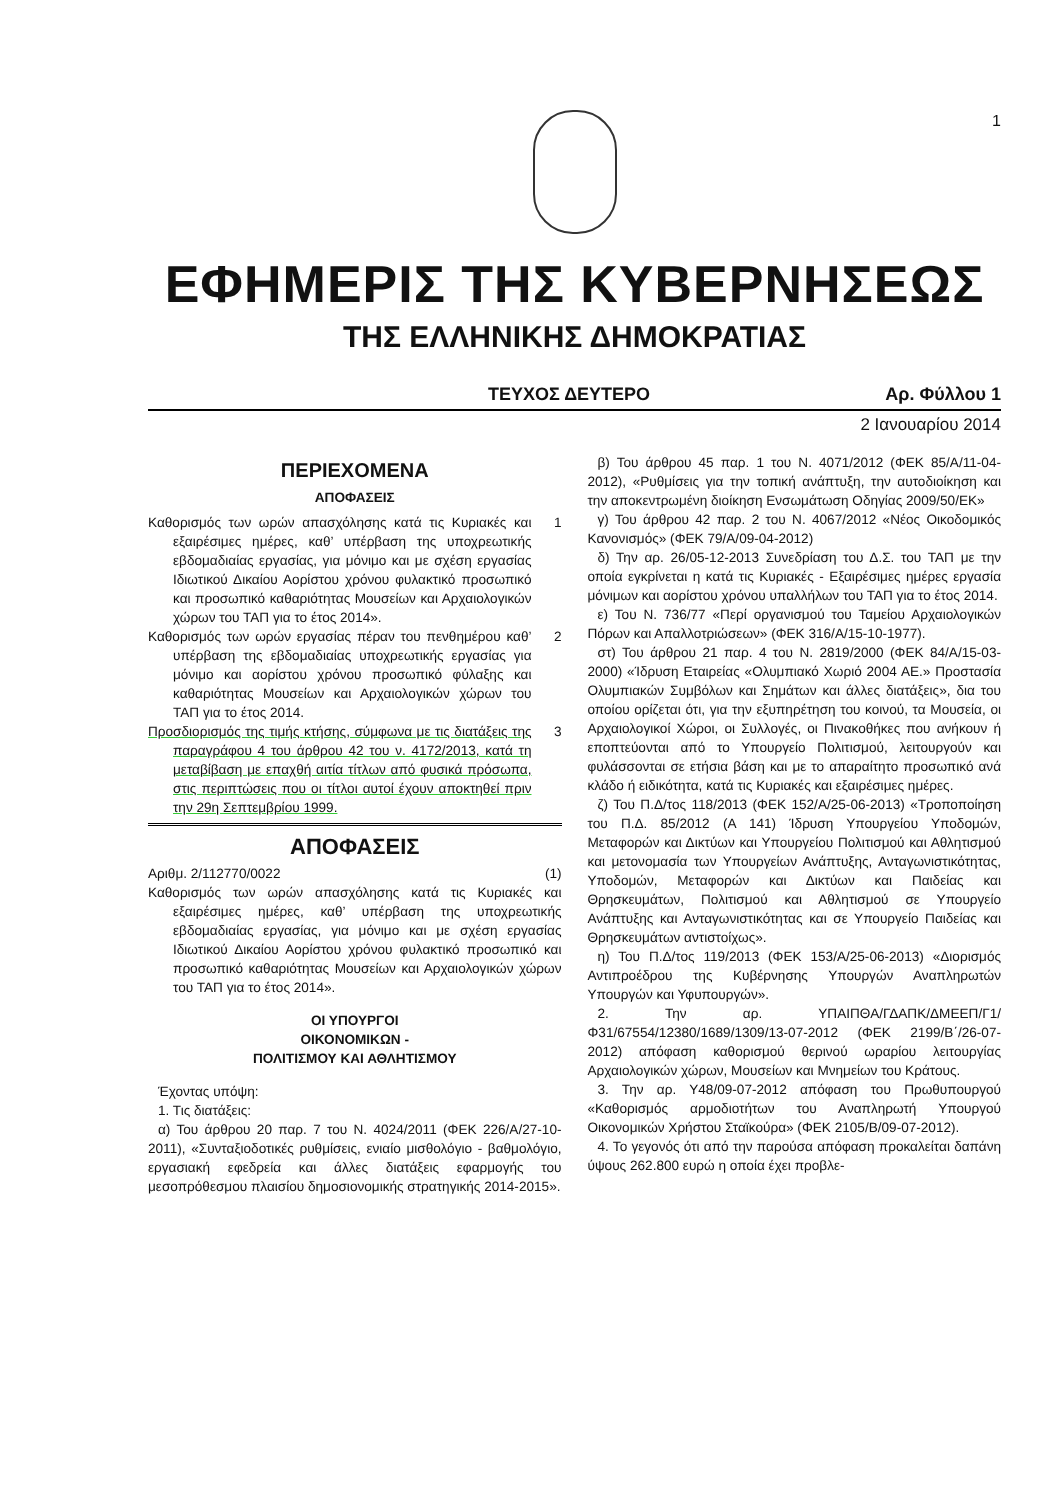1
ΕΦΗΜΕΡΙΣ ΤΗΣ ΚΥΒΕΡΝΗΣΕΩΣ
ΤΗΣ ΕΛΛΗΝΙΚΗΣ ΔΗΜΟΚΡΑΤΙΑΣ
ΤΕΥΧΟΣ ΔΕΥΤΕΡΟ Αρ. Φύλλου 1
2 Ιανουαρίου 2014
ΠΕΡΙΕΧΟΜΕΝΑ
ΑΠΟΦΑΣΕΙΣ
Καθορισμός των ωρών απασχόλησης κατά τις Κυριακές και εξαιρέσιμες ημέρες, καθ’ υπέρβαση της υποχρεωτικής εβδομαδιαίας εργασίας, για μόνιμο και με σχέση εργασίας Ιδιωτικού Δικαίου Αορίστου χρόνου φυλακτικό προσωπικό και προσωπικό καθαριότητας Μουσείων και Αρχαιολογικών χώρων του ΤΑΠ για το έτος 2014». 1
Καθορισμός των ωρών εργασίας πέραν του πενθημέρου καθ’ υπέρβαση της εβδομαδιαίας υποχρεωτικής εργασίας για μόνιμο και αορίστου χρόνου προσωπικό φύλαξης και καθαριότητας Μουσείων και Αρχαιολογικών χώρων του ΤΑΠ για το έτος 2014. 2
Προσδιορισμός της τιμής κτήσης, σύμφωνα με τις διατάξεις της παραγράφου 4 του άρθρου 42 του ν. 4172/2013, κατά τη μεταβίβαση με επαχθή αιτία τίτλων από φυσικά πρόσωπα, στις περιπτώσεις που οι τίτλοι αυτοί έχουν αποκτηθεί πριν την 29η Σεπτεμβρίου 1999. 3
ΑΠΟΦΑΣΕΙΣ
Αριθμ. 2/112770/0022 (1)
Καθορισμός των ωρών απασχόλησης κατά τις Κυριακές και εξαιρέσιμες ημέρες, καθ’ υπέρβαση της υποχρεωτικής εβδομαδιαίας εργασίας, για μόνιμο και με σχέση εργασίας Ιδιωτικού Δικαίου Αορίστου χρόνου φυλακτικό προσωπικό και προσωπικό καθαριότητας Μουσείων και Αρχαιολογικών χώρων του ΤΑΠ για το έτος 2014».
ΟΙ ΥΠΟΥΡΓΟΙ
ΟΙΚΟΝΟΜΙΚΩΝ -
ΠΟΛΙΤΙΣΜΟΥ ΚΑΙ ΑΘΛΗΤΙΣΜΟΥ
Έχοντας υπόψη:
1. Τις διατάξεις:
α) Του άρθρου 20 παρ. 7 του Ν. 4024/2011 (ΦΕΚ 226/Α/27-10-2011), «Συνταξιοδοτικές ρυθμίσεις, ενιαίο μισθολόγιο - βαθμολόγιο, εργασιακή εφεδρεία και άλλες διατάξεις εφαρμογής του μεσοπρόθεσμου πλαισίου δημοσιονομικής στρατηγικής 2014-2015».
β) Του άρθρου 45 παρ. 1 του Ν. 4071/2012 (ΦΕΚ 85/Α/11-04-2012), «Ρυθμίσεις για την τοπική ανάπτυξη, την αυτοδιοίκηση και την αποκεντρωμένη διοίκηση Ενσωμάτωση Οδηγίας 2009/50/ΕΚ»
γ) Του άρθρου 42 παρ. 2 του Ν. 4067/2012 «Νέος Οικοδομικός Κανονισμός» (ΦΕΚ 79/Α/09-04-2012)
δ) Την αρ. 26/05-12-2013 Συνεδρίαση του Δ.Σ. του ΤΑΠ με την οποία εγκρίνεται η κατά τις Κυριακές - Εξαιρέσιμες ημέρες εργασία μόνιμων και αορίστου χρόνου υπαλλήλων του ΤΑΠ για το έτος 2014.
ε) Του Ν. 736/77 «Περί οργανισμού του Ταμείου Αρχαιολογικών Πόρων και Απαλλοτριώσεων» (ΦΕΚ 316/Α/15-10-1977).
στ) Του άρθρου 21 παρ. 4 του Ν. 2819/2000 (ΦΕΚ 84/Α/15-03-2000) «Ίδρυση Εταιρείας «Ολυμπιακό Χωριό 2004 ΑΕ.» Προστασία Ολυμπιακών Συμβόλων και Σημάτων και άλλες διατάξεις», δια του οποίου ορίζεται ότι, για την εξυπηρέτηση του κοινού, τα Μουσεία, οι Αρχαιολογικοί Χώροι, οι Συλλογές, οι Πινακοθήκες που ανήκουν ή εποπτεύονται από το Υπουργείο Πολιτισμού, λειτουργούν και φυλάσσονται σε ετήσια βάση και με το απαραίτητο προσωπικό ανά κλάδο ή ειδικότητα, κατά τις Κυριακές και εξαιρέσιμες ημέρες.
ζ) Του Π.Δ/τος 118/2013 (ΦΕΚ 152/Α/25-06-2013) «Τροποποίηση του Π.Δ. 85/2012 (Α 141) Ίδρυση Υπουργείου Υποδομών, Μεταφορών και Δικτύων και Υπουργείου Πολιτισμού και Αθλητισμού και μετονομασία των Υπουργείων Ανάπτυξης, Ανταγωνιστικότητας, Υποδομών, Μεταφορών και Δικτύων και Παιδείας και Θρησκευμάτων, Πολιτισμού και Αθλητισμού σε Υπουργείο Ανάπτυξης και Ανταγωνιστικότητας και σε Υπουργείο Παιδείας και Θρησκευμάτων αντιστοίχως».
η) Του Π.Δ/τος 119/2013 (ΦΕΚ 153/Α/25-06-2013) «Διορισμός Αντιπροέδρου της Κυβέρνησης Υπουργών Αναπληρωτών Υπουργών και Υφυπουργών».
2. Την αρ. ΥΠΑΙΠΘΑ/ΓΔΑΠΚ/ΔΜΕΕΠ/Γ1/Φ31/67554/12380/1689/1309/13-07-2012 (ΦΕΚ 2199/Β΄/26-07-2012) απόφαση καθορισμού θερινού ωραρίου λειτουργίας Αρχαιολογικών χώρων, Μουσείων και Μνημείων του Κράτους.
3. Την αρ. Υ48/09-07-2012 απόφαση του Πρωθυπουργού «Καθορισμός αρμοδιοτήτων του Αναπληρωτή Υπουργού Οικονομικών Χρήστου Σταϊκούρα» (ΦΕΚ 2105/Β/09-07-2012).
4. Το γεγονός ότι από την παρούσα απόφαση προκαλείται δαπάνη ύψους 262.800 ευρώ η οποία έχει προβλε-